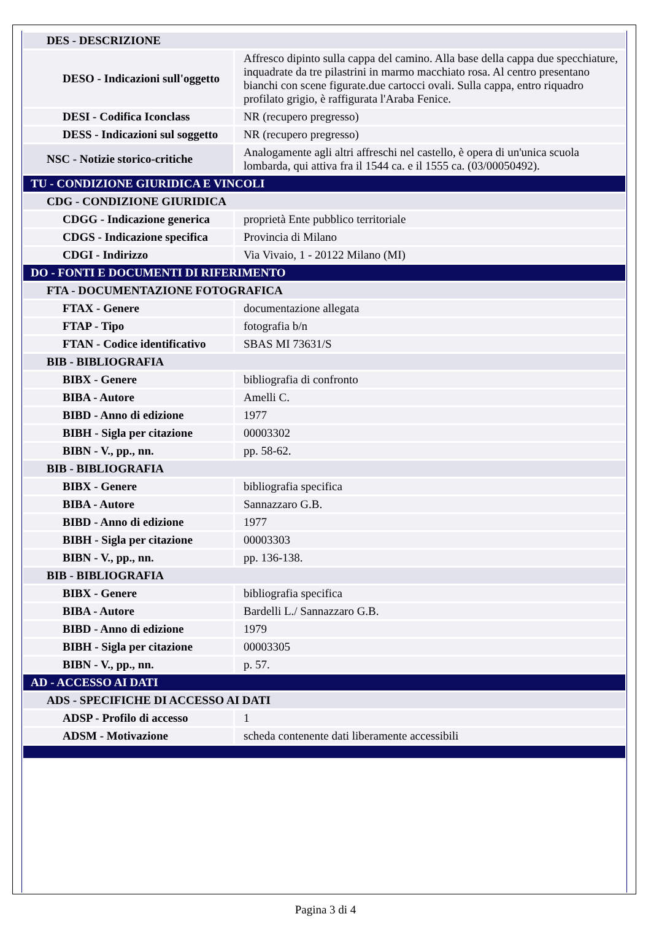| DES - DESCRIZIONE | |
| DESO - Indicazioni sull'oggetto | Affresco dipinto sulla cappa del camino. Alla base della cappa due specchiature, inquadrate da tre pilastrini in marmo macchiato rosa. Al centro presentano bianchi con scene figurate.due cartocci ovali. Sulla cappa, entro riquadro profilato grigio, è raffigurata l'Araba Fenice. |
| DESI - Codifica Iconclass | NR (recupero pregresso) |
| DESS - Indicazioni sul soggetto | NR (recupero pregresso) |
| NSC - Notizie storico-critiche | Analogamente agli altri affreschi nel castello, è opera di un'unica scuola lombarda, qui attiva fra il 1544 ca. e il 1555 ca. (03/00050492). |
| TU - CONDIZIONE GIURIDICA E VINCOLI | |
| CDG - CONDIZIONE GIURIDICA | |
| CDGG - Indicazione generica | proprietà Ente pubblico territoriale |
| CDGS - Indicazione specifica | Provincia di Milano |
| CDGI - Indirizzo | Via Vivaio, 1 - 20122 Milano (MI) |
| DO - FONTI E DOCUMENTI DI RIFERIMENTO | |
| FTA - DOCUMENTAZIONE FOTOGRAFICA | |
| FTAX - Genere | documentazione allegata |
| FTAP - Tipo | fotografia b/n |
| FTAN - Codice identificativo | SBAS MI 73631/S |
| BIB - BIBLIOGRAFIA | |
| BIBX - Genere | bibliografia di confronto |
| BIBA - Autore | Amelli C. |
| BIBD - Anno di edizione | 1977 |
| BIBH - Sigla per citazione | 00003302 |
| BIBN - V., pp., nn. | pp. 58-62. |
| BIB - BIBLIOGRAFIA | |
| BIBX - Genere | bibliografia specifica |
| BIBA - Autore | Sannazzaro G.B. |
| BIBD - Anno di edizione | 1977 |
| BIBH - Sigla per citazione | 00003303 |
| BIBN - V., pp., nn. | pp. 136-138. |
| BIB - BIBLIOGRAFIA | |
| BIBX - Genere | bibliografia specifica |
| BIBA - Autore | Bardelli L./ Sannazzaro G.B. |
| BIBD - Anno di edizione | 1979 |
| BIBH - Sigla per citazione | 00003305 |
| BIBN - V., pp., nn. | p. 57. |
| AD - ACCESSO AI DATI | |
| ADS - SPECIFICHE DI ACCESSO AI DATI | |
| ADSP - Profilo di accesso | 1 |
| ADSM - Motivazione | scheda contenente dati liberamente accessibili |
Pagina 3 di 4